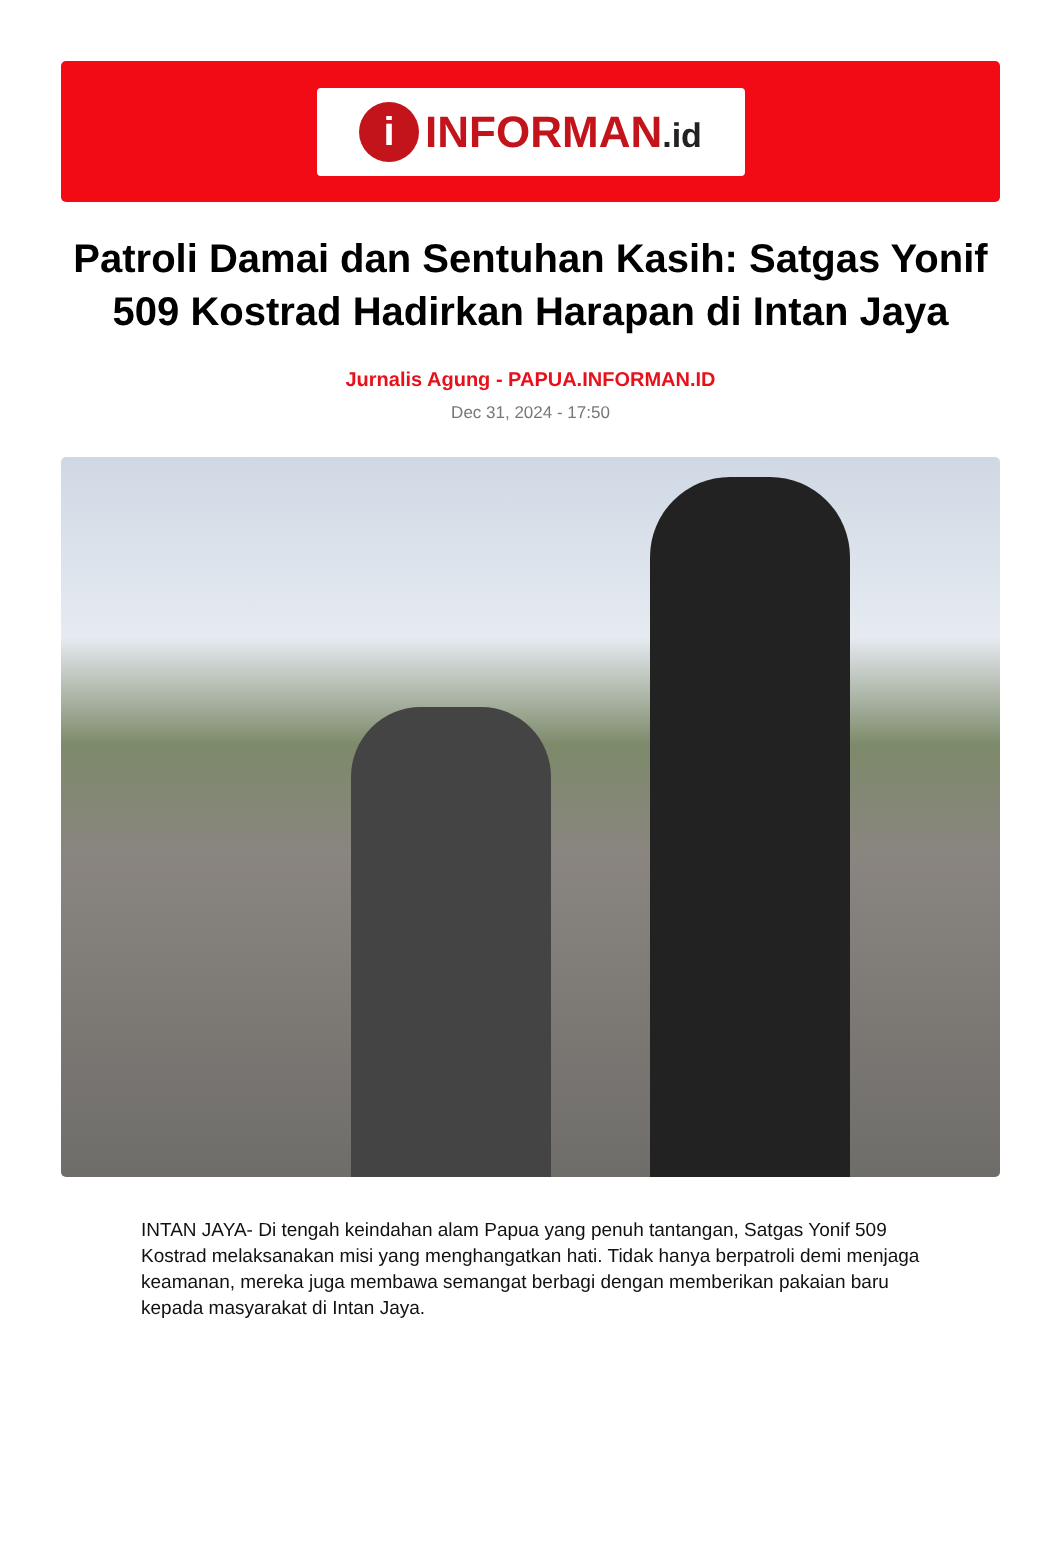i
INFORMAN.id
Patroli Damai dan Sentuhan Kasih: Satgas Yonif 509 Kostrad Hadirkan Harapan di Intan Jaya
Jurnalis Agung - PAPUA.INFORMAN.ID
Dec 31, 2024 - 17:50
INTAN JAYA- Di tengah keindahan alam Papua yang penuh tantangan, Satgas Yonif 509 Kostrad melaksanakan misi yang menghangatkan hati. Tidak hanya berpatroli demi menjaga keamanan, mereka juga membawa semangat berbagi dengan memberikan pakaian baru kepada masyarakat di Intan Jaya.